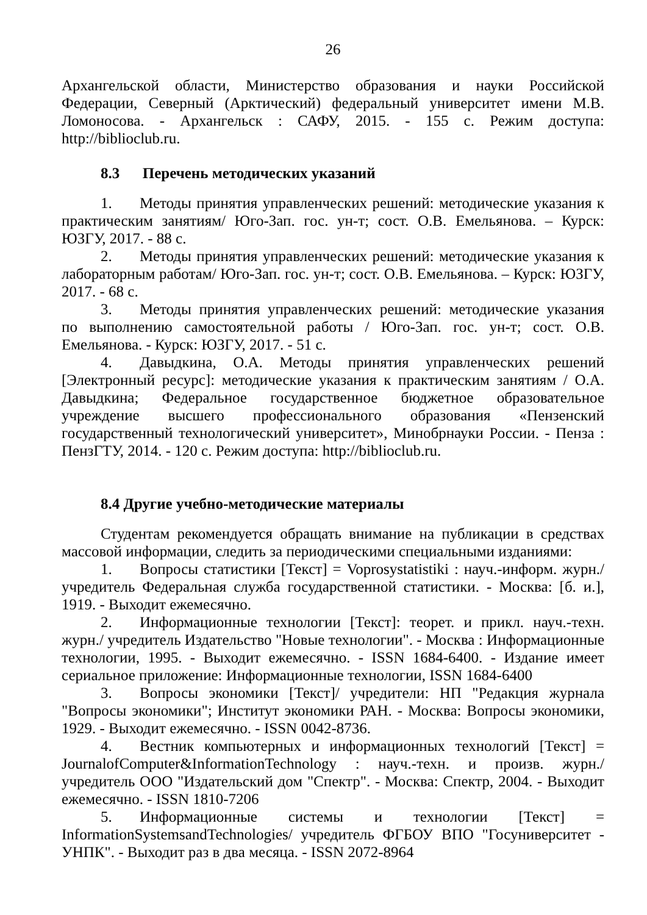26
Архангельской области, Министерство образования и науки Российской Федерации, Северный (Арктический) федеральный университет имени М.В. Ломоносова. - Архангельск : САФУ, 2015. - 155 с. Режим доступа: http://biblioclub.ru.
8.3 Перечень методических указаний
1. Методы принятия управленческих решений: методические указания к практическим занятиям/ Юго-Зап. гос. ун-т; сост. О.В. Емельянова. – Курск: ЮЗГУ, 2017. - 88 с.
2. Методы принятия управленческих решений: методические указания к лабораторным работам/ Юго-Зап. гос. ун-т; сост. О.В. Емельянова. – Курск: ЮЗГУ, 2017. - 68 с.
3. Методы принятия управленческих решений: методические указания по выполнению самостоятельной работы / Юго-Зап. гос. ун-т; сост. О.В. Емельянова. - Курск: ЮЗГУ, 2017. - 51 с.
4. Давыдкина, О.А. Методы принятия управленческих решений [Электронный ресурс]: методические указания к практическим занятиям / О.А. Давыдкина; Федеральное государственное бюджетное образовательное учреждение высшего профессионального образования «Пензенский государственный технологический университет», Минобрнауки России. - Пенза : ПензГТУ, 2014. - 120 с. Режим доступа: http://biblioclub.ru.
8.4 Другие учебно-методические материалы
Студентам рекомендуется обращать внимание на публикации в средствах массовой информации, следить за периодическими специальными изданиями:
1. Вопросы статистики [Текст] = Voprosystatistiki : науч.-информ. журн./ учредитель Федеральная служба государственной статистики. - Москва: [б. и.], 1919. - Выходит ежемесячно.
2. Информационные технологии [Текст]: теорет. и прикл. науч.-техн. журн./ учредитель Издательство "Новые технологии". - Москва : Информационные технологии, 1995. - Выходит ежемесячно. - ISSN 1684-6400. - Издание имеет сериальное приложение: Информационные технологии, ISSN 1684-6400
3. Вопросы экономики [Текст]/ учредители: НП "Редакция журнала "Вопросы экономики"; Институт экономики РАН. - Москва: Вопросы экономики, 1929. - Выходит ежемесячно. - ISSN 0042-8736.
4. Вестник компьютерных и информационных технологий [Текст] = JournalofComputer&InformationTechnology : науч.-техн. и произв. журн./ учредитель ООО "Издательский дом "Спектр". - Москва: Спектр, 2004. - Выходит ежемесячно. - ISSN 1810-7206
5. Информационные системы и технологии [Текст] = InformationSystemsandTechnologies/ учредитель ФГБОУ ВПО "Госуниверситет - УНПК". - Выходит раз в два месяца. - ISSN 2072-8964